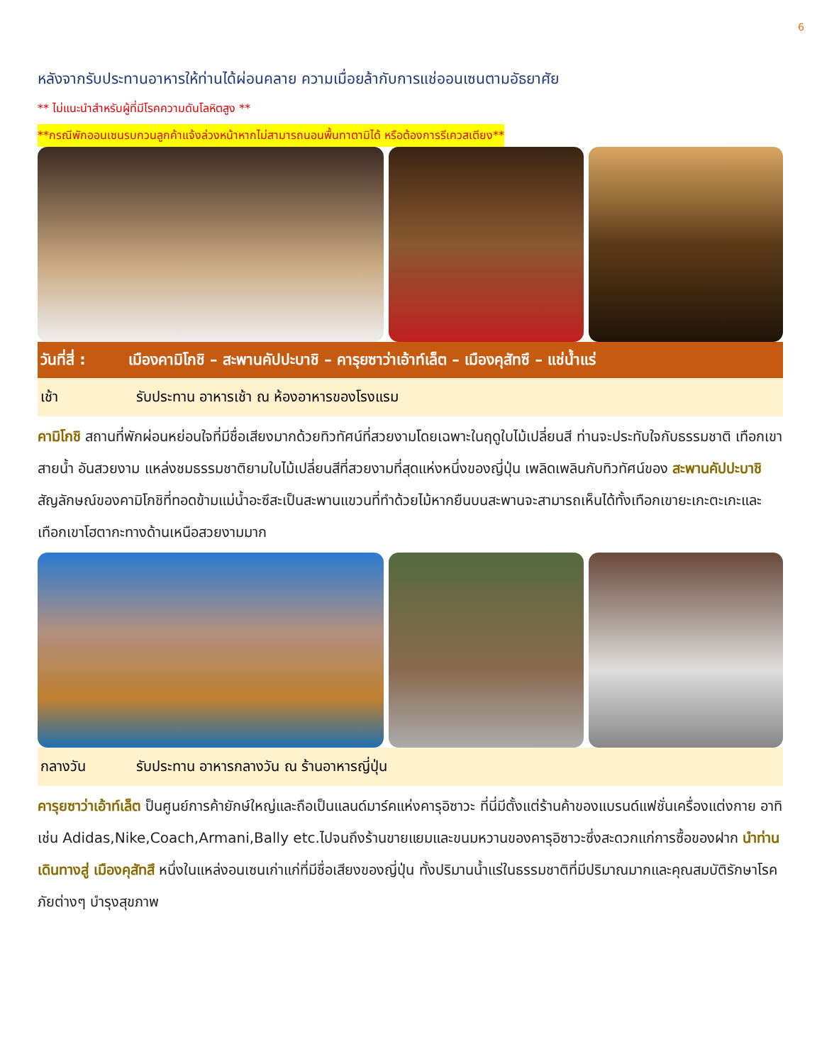6
หลังจากรับประทานอาหารให้ท่านได้ผ่อนคลาย ความเมื่อยล้ากับการแช่ออนเซนตามอัธยาศัย
** ไม่แนะนำสำหรับผู้ที่มีโรคความดันโลหิตสูง **
**กรณีพักออนเซนรบกวนลูกค้าแจ้งล่วงหน้าหากไม่สามารถนอนพื้นทาตามิได้ หรือต้องการรีเควสเตียง**
วันที่สี่ : เมืองคามิโกชิ – สะพานคัปปะบาชิ – คารุยซาว่าเอ้าท์เล็ต – เมืองคุสัทซึ – แช่น้ำแร่
เช้า รับประทาน อาหารเช้า ณ ห้องอาหารของโรงแรม
คามิโกชิ สถานที่พักผ่อนหย่อนใจที่มีชื่อเสียงมากด้วยทิวทัศน์ที่สวยงามโดยเฉพาะในฤดูใบไม้เปลี่ยนสี ท่านจะประทับใจกับธรรมชาติ เทือกเขา สายน้ำ อันสวยงาม แหล่งชมธรรมชาติยามใบไม้เปลี่ยนสีที่สวยงามที่สุดแห่งหนึ่งของญี่ปุ่น เพลิดเพลินกับทิวทัศน์ของ สะพานคัปปะบาชิ สัญลักษณ์ของคามิโกชิที่ทอดข้ามแม่น้ำอะซึสะเป็นสะพานแขวนที่ทำด้วยไม้หากยืนบนสะพานจะสามารถเห็นได้ทั้งเทือกเขายะเกะตะเกะและเทือกเขาโฮตากะทางด้านเหนือสวยงามมาก
กลางวัน รับประทาน อาหารกลางวัน ณ ร้านอาหารญี่ปุ่น
คารุยซาว่าเอ้าท์เล็ต ป็นศูนย์การค้ายักษ์ใหญ่และถือเป็นแลนด์มาร์คแห่งคารุอิซาวะ ที่นี่มีตั้งแต่ร้านค้าของแบรนด์แฟชั่นเครื่องแต่งกาย อาทิเช่น Adidas,Nike,Coach,Armani,Bally etc.ไปจนถึงร้านขายแยมและขนมหวานของคารุอิซาวะซึ่งสะดวกแก่การซื้อของฝาก นำท่านเดินทางสู่ เมืองคุสัทสึ หนึ่งในแหล่งอนเซนเก่าแก่ที่มีชื่อเสียงของญี่ปุ่น ทั้งปริมานน้ำแร่ในธรรมชาติที่มีปริมาณมากและคุณสมบัติรักษาโรคภัยต่างๆ บำรุงสุขภาพ